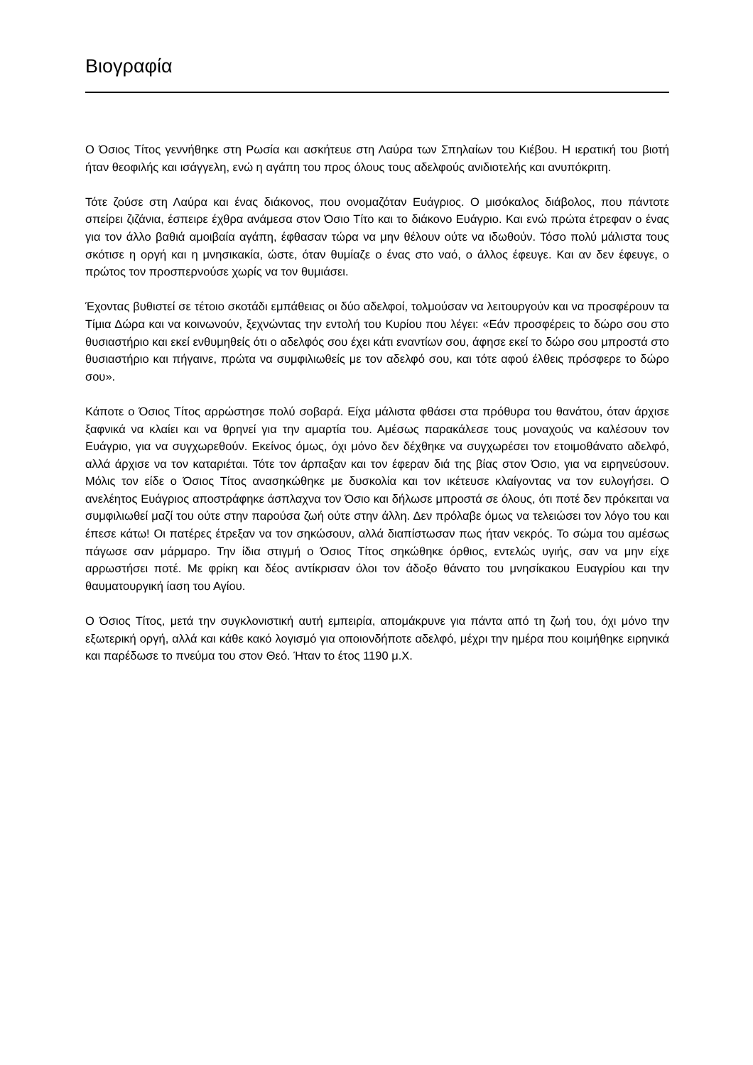Βιογραφία
Ο Όσιος Τίτος γεννήθηκε στη Ρωσία και ασκήτευε στη Λαύρα των Σπηλαίων του Κιέβου. Η ιερατική του βιοτή ήταν θεοφιλής και ισάγγελη, ενώ η αγάπη του προς όλους τους αδελφούς ανιδιοτελής και ανυπόκριτη.
Τότε ζούσε στη Λαύρα και ένας διάκονος, που ονομαζόταν Ευάγριος. Ο μισόκαλος διάβολος, που πάντοτε σπείρει ζιζάνια, έσπειρε έχθρα ανάμεσα στον Όσιο Τίτο και το διάκονο Ευάγριο. Και ενώ πρώτα έτρεφαν ο ένας για τον άλλο βαθιά αμοιβαία αγάπη, έφθασαν τώρα να μην θέλουν ούτε να ιδωθούν. Τόσο πολύ μάλιστα τους σκότισε η οργή και η μνησικακία, ώστε, όταν θυμίαζε ο ένας στο ναό, ο άλλος έφευγε. Και αν δεν έφευγε, ο πρώτος τον προσπερνούσε χωρίς να τον θυμιάσει.
Έχοντας βυθιστεί σε τέτοιο σκοτάδι εμπάθειας οι δύο αδελφοί, τολμούσαν να λειτουργούν και να προσφέρουν τα Τίμια Δώρα και να κοινωνούν, ξεχνώντας την εντολή του Κυρίου που λέγει: «Εάν προσφέρεις το δώρο σου στο θυσιαστήριο και εκεί ενθυμηθείς ότι ο αδελφός σου έχει κάτι εναντίων σου, άφησε εκεί το δώρο σου μπροστά στο θυσιαστήριο και πήγαινε, πρώτα να συμφιλιωθείς με τον αδελφό σου, και τότε αφού έλθεις πρόσφερε το δώρο σου».
Κάποτε ο Όσιος Τίτος αρρώστησε πολύ σοβαρά. Είχα μάλιστα φθάσει στα πρόθυρα του θανάτου, όταν άρχισε ξαφνικά να κλαίει και να θρηνεί για την αμαρτία του. Αμέσως παρακάλεσε τους μοναχούς να καλέσουν τον Ευάγριο, για να συγχωρεθούν. Εκείνος όμως, όχι μόνο δεν δέχθηκε να συγχωρέσει τον ετοιμοθάνατο αδελφό, αλλά άρχισε να τον καταριέται. Τότε τον άρπαξαν και τον έφεραν διά της βίας στον Όσιο, για να ειρηνεύσουν. Μόλις τον είδε ο Όσιος Τίτος ανασηκώθηκε με δυσκολία και τον ικέτευσε κλαίγοντας να τον ευλογήσει. Ο ανελέητος Ευάγριος αποστράφηκε άσπλαχνα τον Όσιο και δήλωσε μπροστά σε όλους, ότι ποτέ δεν πρόκειται να συμφιλιωθεί μαζί του ούτε στην παρούσα ζωή ούτε στην άλλη. Δεν πρόλαβε όμως να τελειώσει τον λόγο του και έπεσε κάτω! Οι πατέρες έτρεξαν να τον σηκώσουν, αλλά διαπίστωσαν πως ήταν νεκρός. Το σώμα του αμέσως πάγωσε σαν μάρμαρο. Την ίδια στιγμή ο Όσιος Τίτος σηκώθηκε όρθιος, εντελώς υγιής, σαν να μην είχε αρρωστήσει ποτέ. Με φρίκη και δέος αντίκρισαν όλοι τον άδοξο θάνατο του μνησίκακου Ευαγρίου και την θαυματουργική ίαση του Αγίου.
Ο Όσιος Τίτος, μετά την συγκλονιστική αυτή εμπειρία, απομάκρυνε για πάντα από τη ζωή του, όχι μόνο την εξωτερική οργή, αλλά και κάθε κακό λογισμό για οποιονδήποτε αδελφό, μέχρι την ημέρα που κοιμήθηκε ειρηνικά και παρέδωσε το πνεύμα του στον Θεό. Ήταν το έτος 1190 μ.Χ.